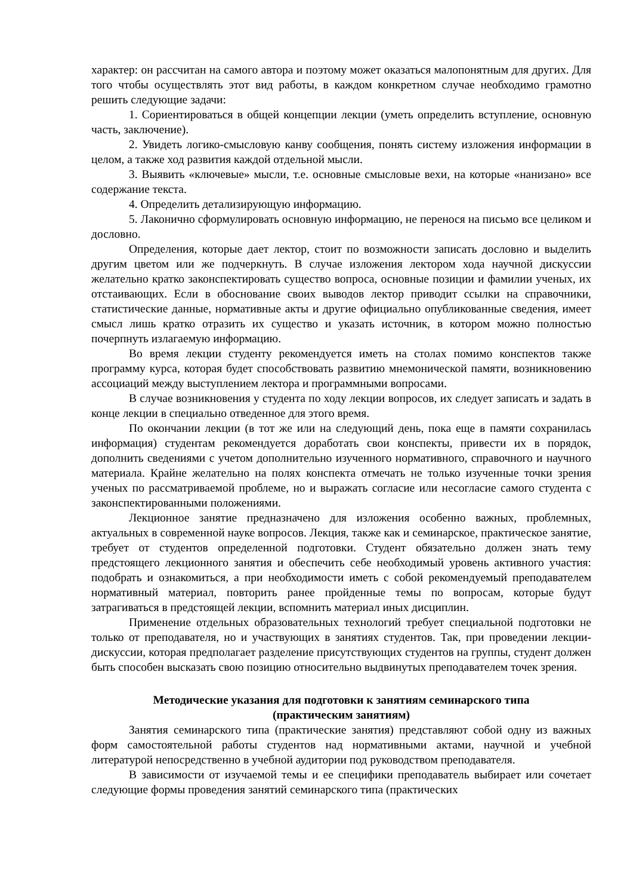характер: он рассчитан на самого автора и поэтому может оказаться малопонятным для других. Для того чтобы осуществлять этот вид работы, в каждом конкретном случае необходимо грамотно решить следующие задачи:
1. Сориентироваться в общей концепции лекции (уметь определить вступление, основную часть, заключение).
2. Увидеть логико-смысловую канву сообщения, понять систему изложения информации в целом, а также ход развития каждой отдельной мысли.
3. Выявить «ключевые» мысли, т.е. основные смысловые вехи, на которые «нанизано» все содержание текста.
4. Определить детализирующую информацию.
5. Лаконично сформулировать основную информацию, не перенося на письмо все целиком и дословно.
Определения, которые дает лектор, стоит по возможности записать дословно и выделить другим цветом или же подчеркнуть. В случае изложения лектором хода научной дискуссии желательно кратко законспектировать существо вопроса, основные позиции и фамилии ученых, их отстаивающих. Если в обоснование своих выводов лектор приводит ссылки на справочники, статистические данные, нормативные акты и другие официально опубликованные сведения, имеет смысл лишь кратко отразить их существо и указать источник, в котором можно полностью почерпнуть излагаемую информацию.
Во время лекции студенту рекомендуется иметь на столах помимо конспектов также программу курса, которая будет способствовать развитию мнемонической памяти, возникновению ассоциаций между выступлением лектора и программными вопросами.
В случае возникновения у студента по ходу лекции вопросов, их следует записать и задать в конце лекции в специально отведенное для этого время.
По окончании лекции (в тот же или на следующий день, пока еще в памяти сохранилась информация) студентам рекомендуется доработать свои конспекты, привести их в порядок, дополнить сведениями с учетом дополнительно изученного нормативного, справочного и научного материала. Крайне желательно на полях конспекта отмечать не только изученные точки зрения ученых по рассматриваемой проблеме, но и выражать согласие или несогласие самого студента с законспектированными положениями.
Лекционное занятие предназначено для изложения особенно важных, проблемных, актуальных в современной науке вопросов. Лекция, также как и семинарское, практическое занятие, требует от студентов определенной подготовки. Студент обязательно должен знать тему предстоящего лекционного занятия и обеспечить себе необходимый уровень активного участия: подобрать и ознакомиться, а при необходимости иметь с собой рекомендуемый преподавателем нормативный материал, повторить ранее пройденные темы по вопросам, которые будут затрагиваться в предстоящей лекции, вспомнить материал иных дисциплин.
Применение отдельных образовательных технологий требует специальной подготовки не только от преподавателя, но и участвующих в занятиях студентов. Так, при проведении лекции-дискуссии, которая предполагает разделение присутствующих студентов на группы, студент должен быть способен высказать свою позицию относительно выдвинутых преподавателем точек зрения.
Методические указания для подготовки к занятиям семинарского типа
(практическим занятиям)
Занятия семинарского типа (практические занятия) представляют собой одну из важных форм самостоятельной работы студентов над нормативными актами, научной и учебной литературой непосредственно в учебной аудитории под руководством преподавателя.
В зависимости от изучаемой темы и ее специфики преподаватель выбирает или сочетает следующие формы проведения занятий семинарского типа (практических